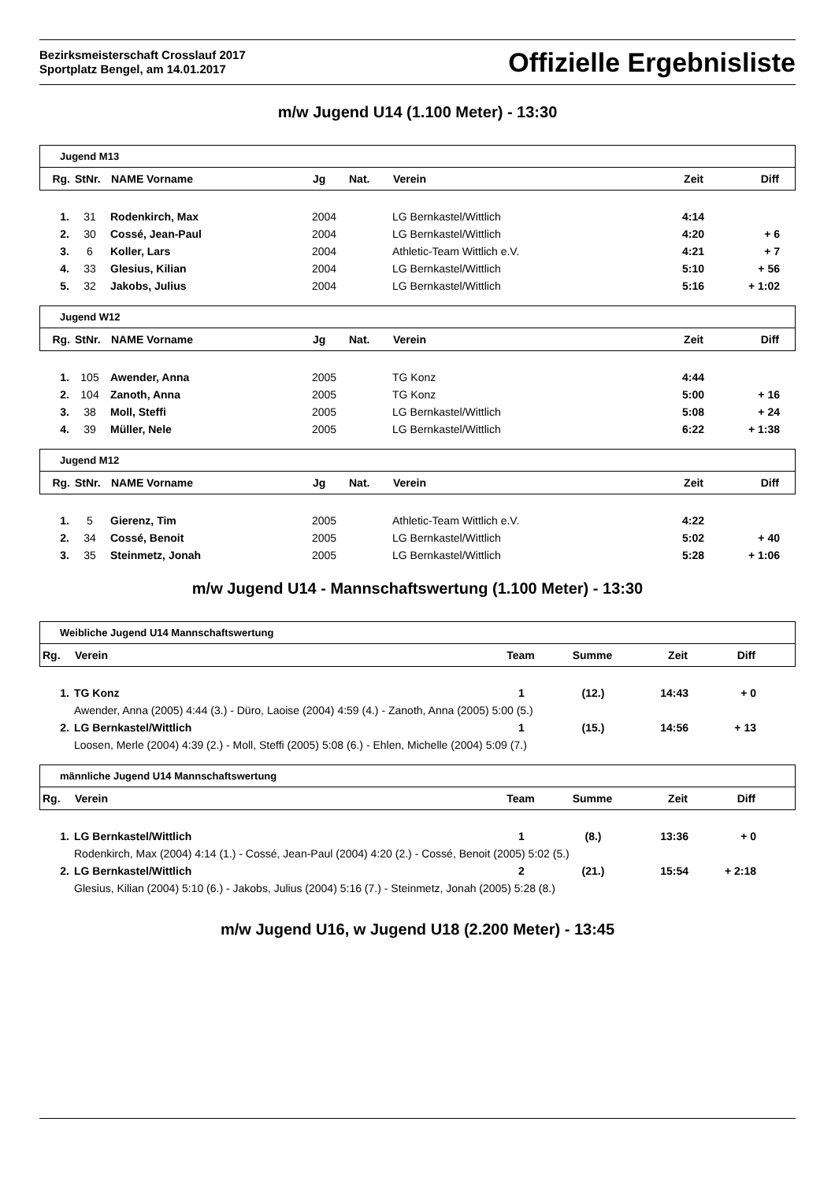Bezirksmeisterschaft Crosslauf 2017
Sportplatz Bengel, am 14.01.2017
Offizielle Ergebnisliste
m/w Jugend U14 (1.100 Meter) - 13:30
Jugend M13
| Rg. | StNr. | NAME Vorname | Jg | Nat. | Verein | Zeit | Diff |
| --- | --- | --- | --- | --- | --- | --- | --- |
| 1. | 31 | Rodenkirch, Max | 2004 | | LG Bernkastel/Wittlich | 4:14 | |
| 2. | 30 | Cossé, Jean-Paul | 2004 | | LG Bernkastel/Wittlich | 4:20 | + 6 |
| 3. | 6 | Koller, Lars | 2004 | | Athletic-Team Wittlich e.V. | 4:21 | + 7 |
| 4. | 33 | Glesius, Kilian | 2004 | | LG Bernkastel/Wittlich | 5:10 | + 56 |
| 5. | 32 | Jakobs, Julius | 2004 | | LG Bernkastel/Wittlich | 5:16 | + 1:02 |
Jugend W12
| Rg. | StNr. | NAME Vorname | Jg | Nat. | Verein | Zeit | Diff |
| --- | --- | --- | --- | --- | --- | --- | --- |
| 1. | 105 | Awender, Anna | 2005 | | TG Konz | 4:44 | |
| 2. | 104 | Zanoth, Anna | 2005 | | TG Konz | 5:00 | + 16 |
| 3. | 38 | Moll, Steffi | 2005 | | LG Bernkastel/Wittlich | 5:08 | + 24 |
| 4. | 39 | Müller, Nele | 2005 | | LG Bernkastel/Wittlich | 6:22 | + 1:38 |
Jugend M12
| Rg. | StNr. | NAME Vorname | Jg | Nat. | Verein | Zeit | Diff |
| --- | --- | --- | --- | --- | --- | --- | --- |
| 1. | 5 | Gierenz, Tim | 2005 | | Athletic-Team Wittlich e.V. | 4:22 | |
| 2. | 34 | Cossé, Benoit | 2005 | | LG Bernkastel/Wittlich | 5:02 | + 40 |
| 3. | 35 | Steinmetz, Jonah | 2005 | | LG Bernkastel/Wittlich | 5:28 | + 1:06 |
m/w Jugend U14 - Mannschaftswertung (1.100 Meter) - 13:30
Weibliche Jugend U14 Mannschaftswertung
| Rg. | Verein | Team | Summe | Zeit | Diff |
| --- | --- | --- | --- | --- | --- |
| 1. | TG Konz | 1 | (12.) | 14:43 | + 0 |
| | Awender, Anna (2005) 4:44 (3.) - Düro, Laoise (2004) 4:59 (4.) - Zanoth, Anna (2005) 5:00 (5.) | | | | |
| 2. | LG Bernkastel/Wittlich | 1 | (15.) | 14:56 | + 13 |
| | Loosen, Merle (2004) 4:39 (2.) - Moll, Steffi (2005) 5:08 (6.) - Ehlen, Michelle (2004) 5:09 (7.) | | | | |
männliche Jugend U14 Mannschaftswertung
| Rg. | Verein | Team | Summe | Zeit | Diff |
| --- | --- | --- | --- | --- | --- |
| 1. | LG Bernkastel/Wittlich | 1 | (8.) | 13:36 | + 0 |
| | Rodenkirch, Max (2004) 4:14 (1.) - Cossé, Jean-Paul (2004) 4:20 (2.) - Cossé, Benoit (2005) 5:02 (5.) | | | | |
| 2. | LG Bernkastel/Wittlich | 2 | (21.) | 15:54 | + 2:18 |
| | Glesius, Kilian (2004) 5:10 (6.) - Jakobs, Julius (2004) 5:16 (7.) - Steinmetz, Jonah (2005) 5:28 (8.) | | | | |
m/w Jugend U16, w Jugend U18 (2.200 Meter) - 13:45